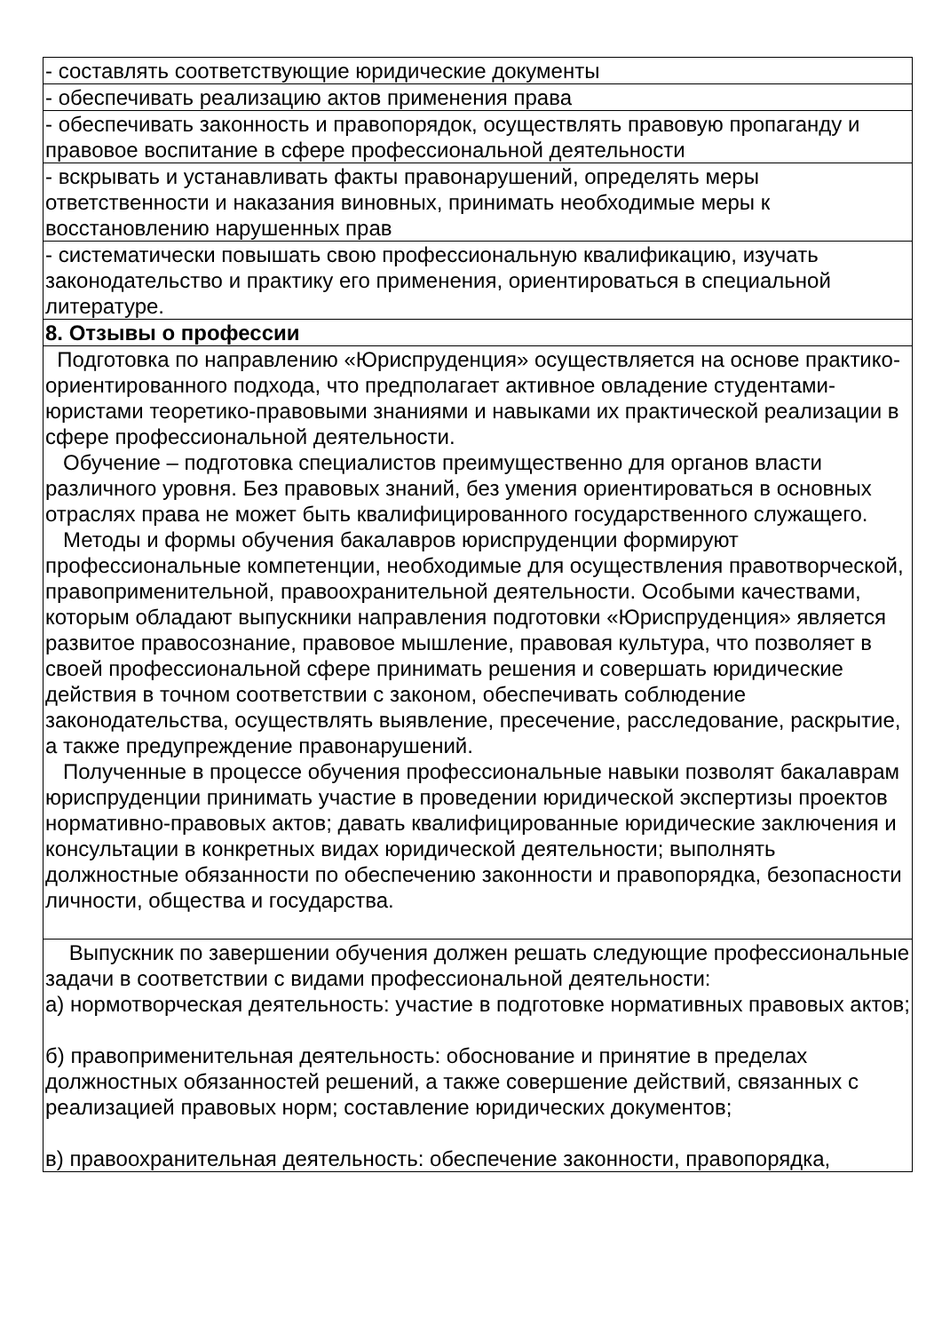| - составлять соответствующие юридические документы |
| - обеспечивать реализацию актов применения права |
| - обеспечивать законность и правопорядок, осуществлять правовую пропаганду и правовое воспитание в сфере профессиональной деятельности |
| - вскрывать и устанавливать факты правонарушений, определять меры ответственности и наказания виновных, принимать необходимые меры к восстановлению нарушенных прав |
| - систематически повышать свою профессиональную квалификацию, изучать законодательство и практику его применения, ориентироваться в специальной литературе. |
| 8. Отзывы о профессии |
| Подготовка по направлению «Юриспруденция» осуществляется на основе практико-ориентированного подхода, что предполагает активное овладение студентами-юристами теоретико-правовыми знаниями и навыками их практической реализации в сфере профессиональной деятельности. Обучение – подготовка специалистов преимущественно для органов власти различного уровня. Без правовых знаний, без умения ориентироваться в основных отраслях права не может быть квалифицированного государственного служащего. Методы и формы обучения бакалавров юриспруденции формируют профессиональные компетенции, необходимые для осуществления правотворческой, правоприменительной, правоохранительной деятельности. Особыми качествами, которым обладают выпускники направления подготовки «Юриспруденция» является развитое правосознание, правовое мышление, правовая культура, что позволяет в своей профессиональной сфере принимать решения и совершать юридические действия в точном соответствии с законом, обеспечивать соблюдение законодательства, осуществлять выявление, пресечение, расследование, раскрытие, а также предупреждение правонарушений. Полученные в процессе обучения профессиональные навыки позволят бакалаврам юриспруденции принимать участие в проведении юридической экспертизы проектов нормативно-правовых актов; давать квалифицированные юридические заключения и консультации в конкретных видах юридической деятельности; выполнять должностные обязанности по обеспечению законности и правопорядка, безопасности личности, общества и государства. |
| Выпускник по завершении обучения должен решать следующие профессиональные задачи в соответствии с видами профессиональной деятельности: а) нормотворческая деятельность: участие в подготовке нормативных правовых актов; б) правоприменительная деятельность: обоснование и принятие в пределах должностных обязанностей решений, а также совершение действий, связанных с реализацией правовых норм; составление юридических документов; в) правоохранительная деятельность: обеспечение законности, правопорядка, |